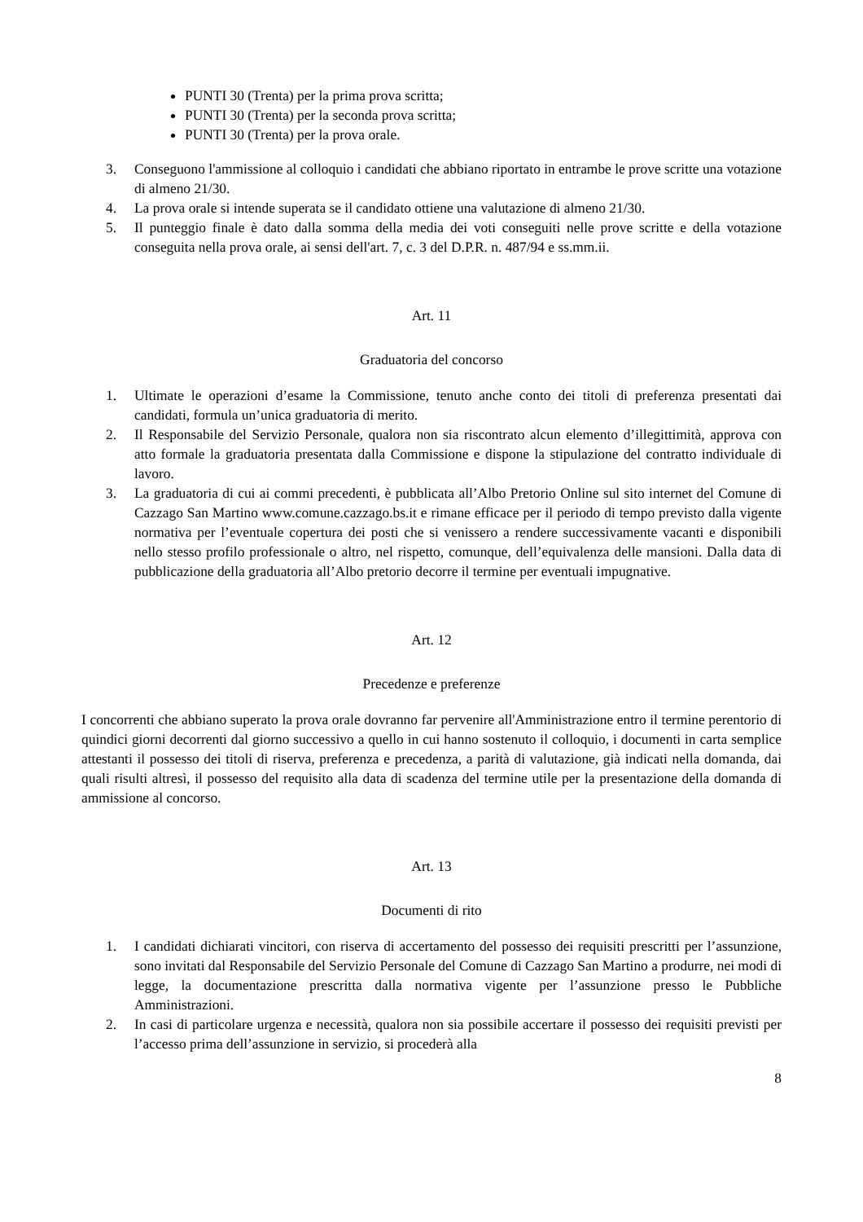PUNTI 30 (Trenta) per la prima prova scritta;
PUNTI 30 (Trenta) per la seconda prova scritta;
PUNTI 30 (Trenta) per la prova orale.
3. Conseguono l'ammissione al colloquio i candidati che abbiano riportato in entrambe le prove scritte una votazione di almeno 21/30.
4. La prova orale si intende superata se il candidato ottiene una valutazione di almeno 21/30.
5. Il punteggio finale è dato dalla somma della media dei voti conseguiti nelle prove scritte e della votazione conseguita nella prova orale, ai sensi dell'art. 7, c. 3 del D.P.R. n. 487/94 e ss.mm.ii.
Art. 11
Graduatoria del concorso
1. Ultimate le operazioni d’esame la Commissione, tenuto anche conto dei titoli di preferenza presentati dai candidati, formula un’unica graduatoria di merito.
2. Il Responsabile del Servizio Personale, qualora non sia riscontrato alcun elemento d’illegittimità, approva con atto formale la graduatoria presentata dalla Commissione e dispone la stipulazione del contratto individuale di lavoro.
3. La graduatoria di cui ai commi precedenti, è pubblicata all’Albo Pretorio Online sul sito internet del Comune di Cazzago San Martino www.comune.cazzago.bs.it e rimane efficace per il periodo di tempo previsto dalla vigente normativa per l’eventuale copertura dei posti che si venissero a rendere successivamente vacanti e disponibili nello stesso profilo professionale o altro, nel rispetto, comunque, dell’equivalenza delle mansioni. Dalla data di pubblicazione della graduatoria all’Albo pretorio decorre il termine per eventuali impugnative.
Art. 12
Precedenze e preferenze
I concorrenti che abbiano superato la prova orale dovranno far pervenire all'Amministrazione entro il termine perentorio di quindici giorni decorrenti dal giorno successivo a quello in cui hanno sostenuto il colloquio, i documenti in carta semplice attestanti il possesso dei titoli di riserva, preferenza e precedenza, a parità di valutazione, già indicati nella domanda, dai quali risulti altresì, il possesso del requisito alla data di scadenza del termine utile per la presentazione della domanda di ammissione al concorso.
Art. 13
Documenti di rito
1. I candidati dichiarati vincitori, con riserva di accertamento del possesso dei requisiti prescritti per l’assunzione, sono invitati dal Responsabile del Servizio Personale del Comune di Cazzago San Martino a produrre, nei modi di legge, la documentazione prescritta dalla normativa vigente per l’assunzione presso le Pubbliche Amministrazioni.
2. In casi di particolare urgenza e necessità, qualora non sia possibile accertare il possesso dei requisiti previsti per l’accesso prima dell’assunzione in servizio, si procederà alla
8